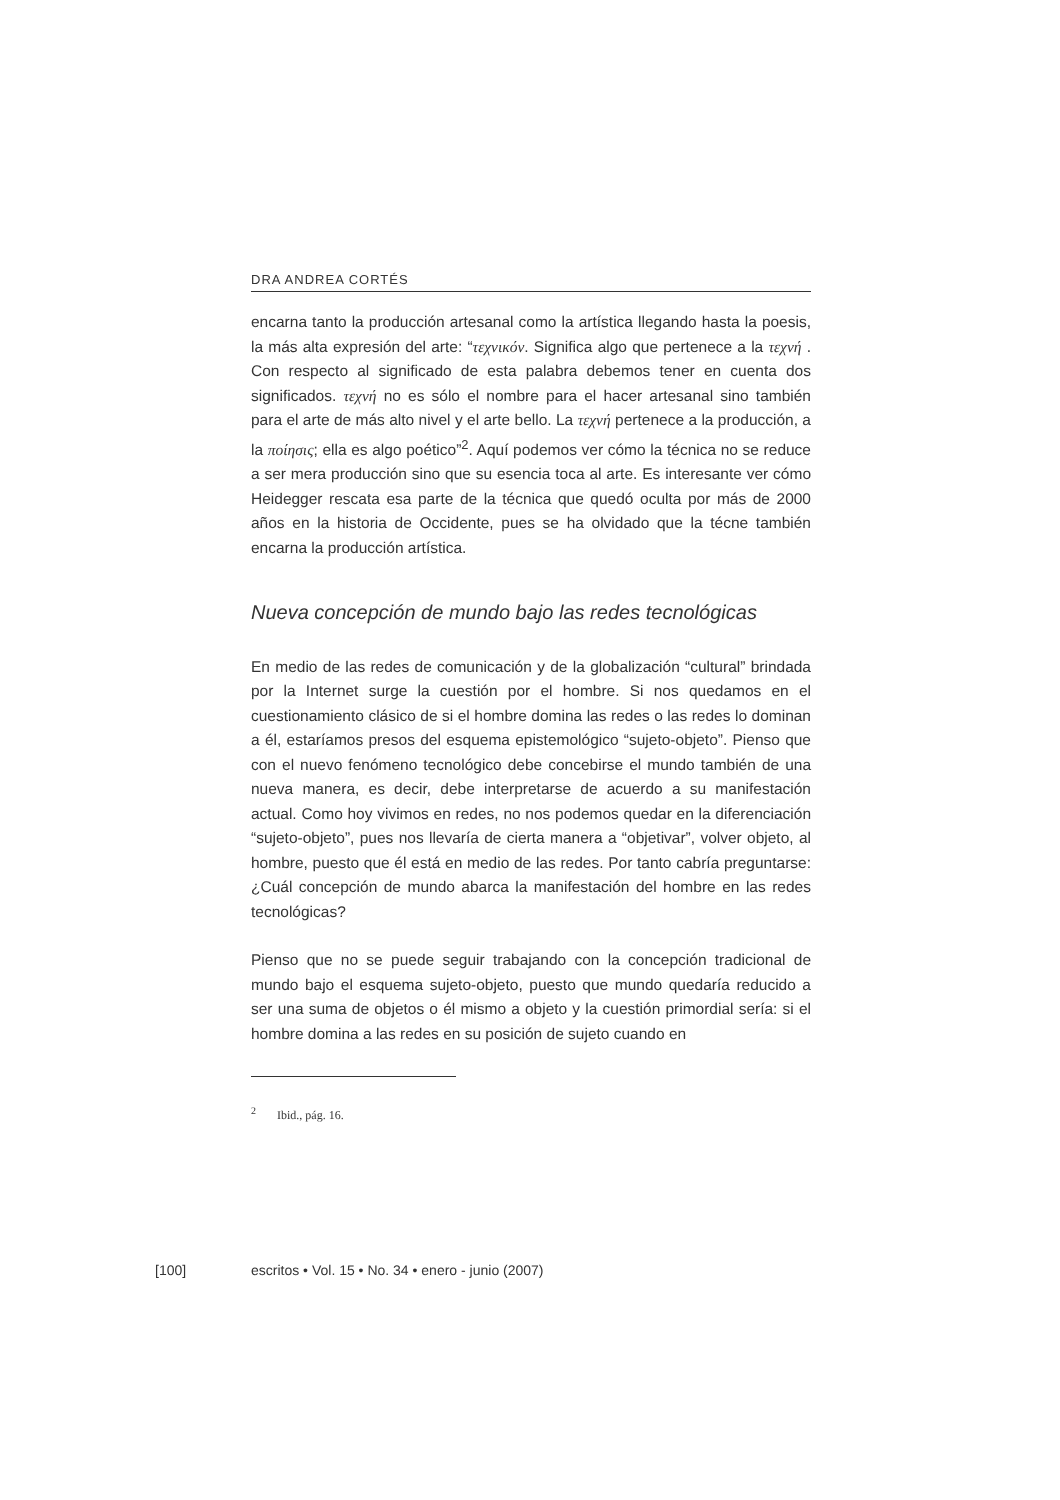DRA ANDREA CORTÉS
encarna tanto la producción artesanal como la artística llegando hasta la poesis, la más alta expresión del arte: “τεχνικόν. Significa algo que pertenece a la τεχνή . Con respecto al significado de esta palabra debemos tener en cuenta dos significados. τεχνή no es sólo el nombre para el hacer artesanal sino también para el arte de más alto nivel y el arte bello. La τεχνή pertenece a la producción, a la ποίησις; ella es algo poético”<sup>2</sup>. Aquí podemos ver cómo la técnica no se reduce a ser mera producción sino que su esencia toca al arte. Es interesante ver cómo Heidegger rescata esa parte de la técnica que quedó oculta por más de 2000 años en la historia de Occidente, pues se ha olvidado que la técne también encarna la producción artística.
Nueva concepción de mundo bajo las redes tecnológicas
En medio de las redes de comunicación y de la globalización “cultural” brindada por la Internet surge la cuestión por el hombre. Si nos quedamos en el cuestionamiento clásico de si el hombre domina las redes o las redes lo dominan a él, estaríamos presos del esquema epistemológico “sujeto-objeto”. Pienso que con el nuevo fenómeno tecnológico debe concebirse el mundo también de una nueva manera, es decir, debe interpretarse de acuerdo a su manifestación actual. Como hoy vivimos en redes, no nos podemos quedar en la diferenciación “sujeto-objeto”, pues nos llevaría de cierta manera a “objetivar”, volver objeto, al hombre, puesto que él está en medio de las redes. Por tanto cabría preguntarse: ¿Cuál concepción de mundo abarca la manifestación del hombre en las redes tecnológicas?
Pienso que no se puede seguir trabajando con la concepción tradicional de mundo bajo el esquema sujeto-objeto, puesto que mundo quedaría reducido a ser una suma de objetos o él mismo a objeto y la cuestión primordial sería: si el hombre domina a las redes en su posición de sujeto cuando en
<sup>2</sup> Ibid., pág. 16.
[100] escritos • Vol. 15 • No. 34 • enero - junio (2007)